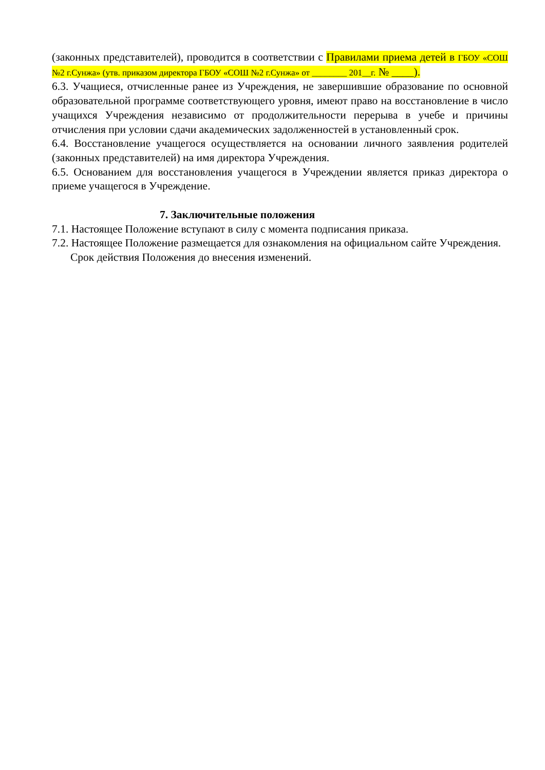(законных представителей), проводится в соответствии с Правилами приема детей в ГБОУ «СОШ №2 г.Сунжа» (утв. приказом директора ГБОУ «СОШ №2 г.Сунжа» от ________ 201__г. № ____).
6.3. Учащиеся, отчисленные ранее из Учреждения, не завершившие образование по основной образовательной программе соответствующего уровня, имеют право на восстановление в число учащихся Учреждения независимо от продолжительности перерыва в учебе и причины отчисления при условии сдачи академических задолженностей в установленный срок.
6.4. Восстановление учащегося осуществляется на основании личного заявления родителей (законных представителей) на имя директора Учреждения.
6.5. Основанием для восстановления учащегося в Учреждении является приказ директора о приеме учащегося в Учреждение.
7. Заключительные положения
7.1. Настоящее Положение вступают в силу с момента подписания приказа.
7.2. Настоящее Положение размещается для ознакомления на официальном сайте Учреждения.
Срок действия Положения до внесения изменений.